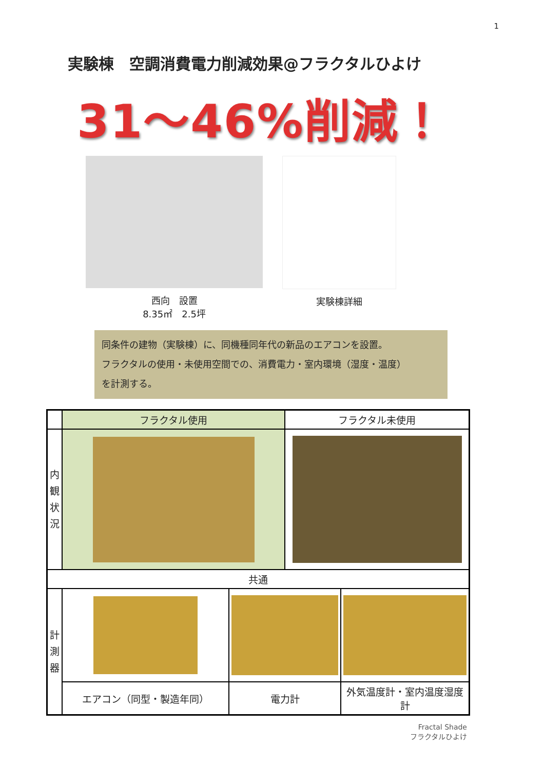1
実験棟　空調消費電力削減効果@フラクタルひよけ
31～46%削減！
西向　設置
8.35㎡　2.5坪
実験棟詳細
同条件の建物（実験棟）に、同機種同年代の新品のエアコンを設置。
フラクタルの使用・未使用空間での、消費電力・室内環境（湿度・温度）
を計測する。
| | フラクタル使用 | | フラクタル未使用 | |
| --- | --- | --- | --- | --- |
| 内 観 状 況 | | | | |
| 共通 | | | | |
| 計 測 器 | | | | |
| | エアコン（同型・製造年同） | 電力計 | | 外気温度計・室内温度湿度計 |
Fractal Shade
フラクタルひよけ